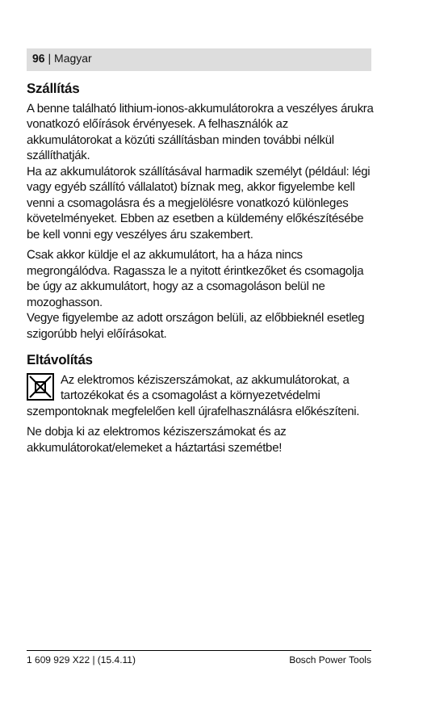96 | Magyar
Szállítás
A benne található lithium-ionos-akkumulátorokra a veszélyes árukra vonatkozó előírások érvényesek. A felhasználók az akkumulátorokat a közúti szállításban minden további nélkül szállíthatják.
Ha az akkumulátorok szállításával harmadik személyt (például: légi vagy egyéb szállító vállalatot) bíznak meg, akkor figyelembe kell venni a csomagolásra és a megjelölésre vonatkozó különleges követelményeket. Ebben az esetben a küldemény előkészítésébe be kell vonni egy veszélyes áru szakembert.
Csak akkor küldje el az akkumulátort, ha a háza nincs megrongálódva. Ragassza le a nyitott érintkezőket és csomagolja be úgy az akkumulátort, hogy az a csomagoláson belül ne mozoghasson.
Vegye figyelembe az adott országon belüli, az előbbieknél esetleg szigorúbb helyi előírásokat.
Eltávolítás
Az elektromos kéziszerszámokat, az akkumulátorokat, a tartozékokat és a csomagolást a környezetvédelmi szempontoknak megfelelően kell újrafelhasználásra előkészíteni.
Ne dobja ki az elektromos kéziszerszámokat és az akkumulátorokat/elemeket a háztartási szemétbe!
1 609 929 X22 | (15.4.11) Bosch Power Tools